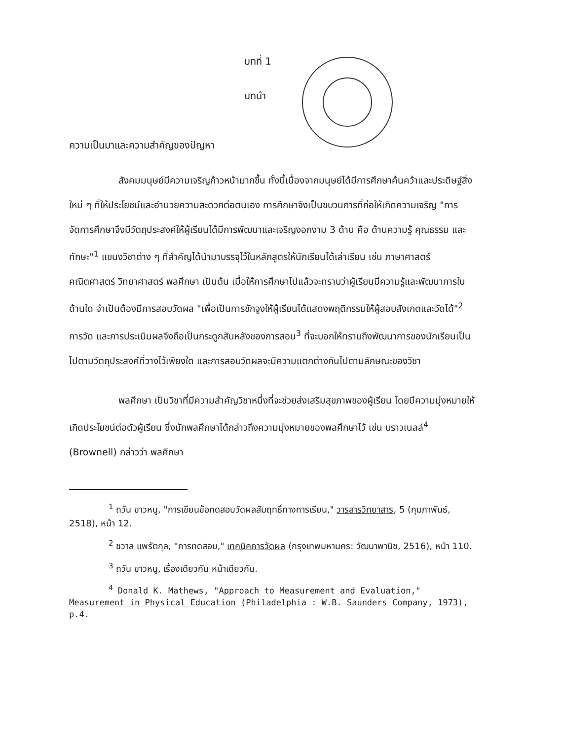บทที่ 1
บทนำ
ความเป็นมาและความสำคัญของปัญหา
สังคมมนุษย์มีความเจริญก้าวหน้ามากขึ้น ทั้งนี้เนื่องจากมนุษย์ได้มีการศึกษาค้นคว้าและประดิษฐ์สิ่งใหม่ ๆ ที่ให้ประโยชน์และอำนวยความสะดวกต่อตนเอง การศึกษาจึงเป็นขบวนการที่ก่อให้เกิดความเจริญ "การจัดการศึกษาจึงมีวัตถุประสงค์ให้ผู้เรียนได้มีการพัฒนาและเจริญงอกงาม 3 ด้าน คือ ด้านความรู้ คุณธรรม และทักษะ"<sup>1</sup> แขนงวิชาต่าง ๆ ที่สำคัญได้นำมาบรรจุไว้ในหลักสูตรให้นักเรียนได้เล่าเรียน เช่น ภาษาศาสตร์ คณิตศาสตร์ วิทยาศาสตร์ พลศึกษา เป็นต้น เมื่อให้การศึกษาไปแล้วจะทราบว่าผู้เรียนมีความรู้และพัฒนาการในด้านใด จำเป็นต้องมีการสอบวัดผล "เพื่อเป็นการชักจูงให้ผู้เรียนได้แสดงพฤติกรรมให้ผู้สอบสังเกตและวัดได้"<sup>2</sup> การวัด และการประเมินผลจึงถือเป็นกระดูกสันหลังของการสอน<sup>3</sup> ที่จะบอกให้ทราบถึงพัฒนาการของนักเรียนเป็นไปตามวัตถุประสงค์ที่วางไว้เพียงใด และการสอบวัดผลจะมีความแตกต่างกันไปตามลักษณะของวิชา
พลศึกษา เป็นวิชาที่มีความสำคัญวิชาหนึ่งที่จะช่วยส่งเสริมสุขภาพของผู้เรียน โดยมีความมุ่งหมายให้เกิดประโยชน์ต่อตัวผู้เรียน ซึ่งนักพลศึกษาได้กล่าวถึงความมุ่งหมายของพลศึกษาไว้ เช่น บราวเนลล์<sup>4</sup> (Brownell) กล่าวว่า พลศึกษา
<sup>1</sup> ถวัน ขาวหนู, "การเขียนข้อทดสอบวัดผลสัมฤทธิ์ทางการเรียน," วารสารวิทยาสาร, 5 (กุมภาพันธ์, 2518), หน้า 12.
<sup>2</sup> ชวาล แพรัตกุล, "การทดสอบ," เทคนิคการวัดผล (กรุงเทพมหานคร: วัฒนาพานิช, 2516), หน้า 110.
<sup>3</sup> ถวัน ขาวหนู, เรื่องเดียวกัน หน้าเดียวกัน.
<sup>4</sup> Donald K. Mathews, "Approach to Measurement and Evaluation," Measurement in Physical Education (Philadelphia : W.B. Saunders Company, 1973), p.4.